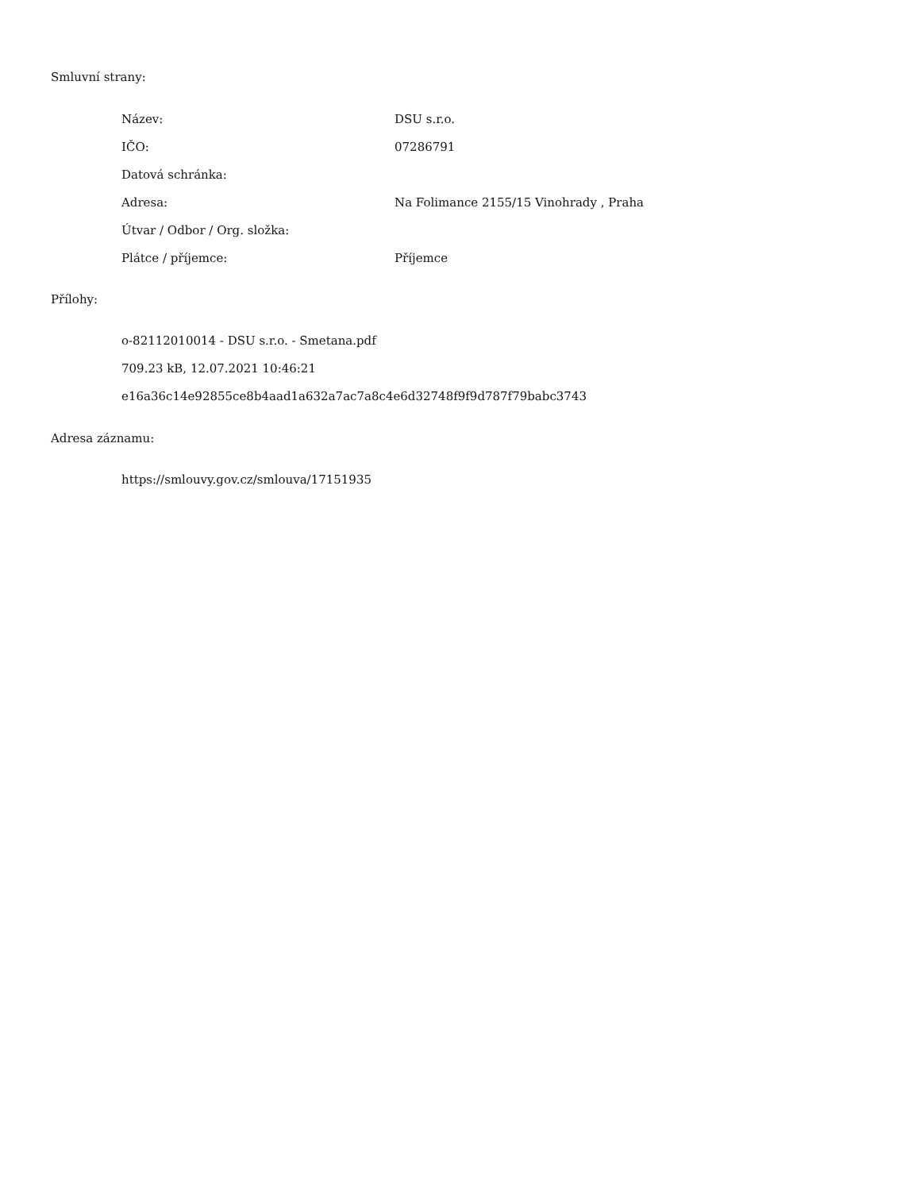Smluvní strany:
| Název: | DSU s.r.o. |
| IČO: | 07286791 |
| Datová schránka: | |
| Adresa: | Na Folimance 2155/15 Vinohrady , Praha |
| Útvar / Odbor / Org. složka: | |
| Plátce / příjemce: | Příjemce |
Přílohy:
o-82112010014 - DSU s.r.o. - Smetana.pdf
709.23 kB, 12.07.2021 10:46:21
e16a36c14e92855ce8b4aad1a632a7ac7a8c4e6d32748f9f9d787f79babc3743
Adresa záznamu:
https://smlouvy.gov.cz/smlouva/17151935